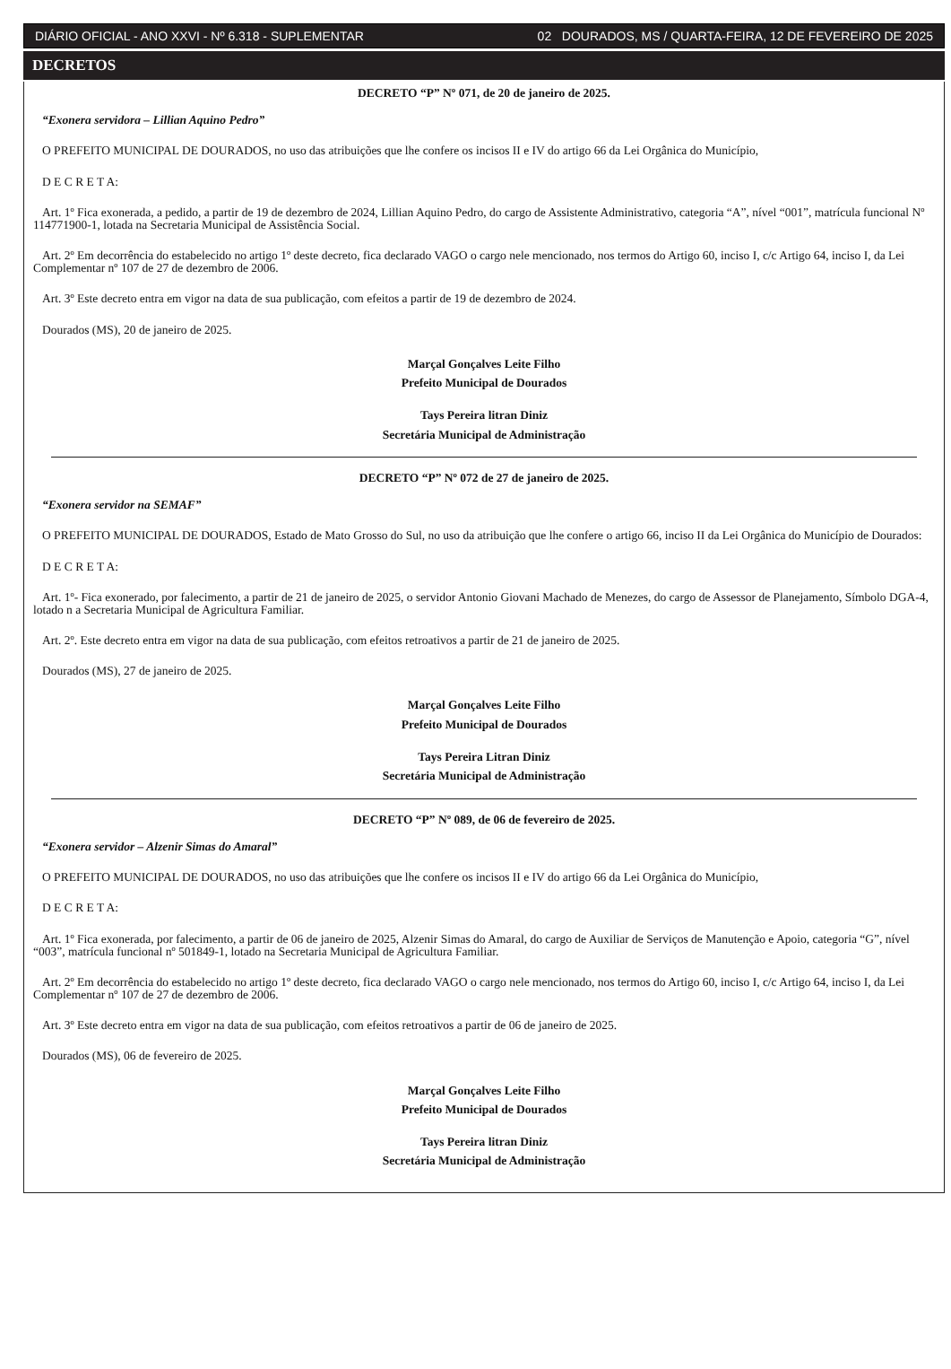DIÁRIO OFICIAL - ANO XXVI - Nº 6.318 - SUPLEMENTAR 02 DOURADOS, MS / QUARTA-FEIRA, 12 DE FEVEREIRO DE 2025
DECRETOS
DECRETO “P” Nº 071, de 20 de janeiro de 2025.
“Exonera servidora – Lillian Aquino Pedro”
O PREFEITO MUNICIPAL DE DOURADOS, no uso das atribuições que lhe confere os incisos II e IV do artigo 66 da Lei Orgânica do Município,
D E C R E T A:
Art. 1º Fica exonerada, a pedido, a partir de 19 de dezembro de 2024, Lillian Aquino Pedro, do cargo de Assistente Administrativo, categoria “A”, nível “001”, matrícula funcional Nº 114771900-1, lotada na Secretaria Municipal de Assistência Social.
Art. 2º Em decorrência do estabelecido no artigo 1º deste decreto, fica declarado VAGO o cargo nele mencionado, nos termos do Artigo 60, inciso I, c/c Artigo 64, inciso I, da Lei Complementar nº 107 de 27 de dezembro de 2006.
Art. 3º Este decreto entra em vigor na data de sua publicação, com efeitos a partir de 19 de dezembro de 2024.
Dourados (MS), 20 de janeiro de 2025.
Marçal Gonçalves Leite Filho
Prefeito Municipal de Dourados
Tays Pereira litran Diniz
Secretária Municipal de Administração
DECRETO “P” Nº 072 de 27 de janeiro de 2025.
“Exonera servidor na SEMAF”
O PREFEITO MUNICIPAL DE DOURADOS, Estado de Mato Grosso do Sul, no uso da atribuição que lhe confere o artigo 66, inciso II da Lei Orgânica do Município de Dourados:
D E C R E T A:
Art. 1º- Fica exonerado, por falecimento, a partir de 21 de janeiro de 2025, o servidor Antonio Giovani Machado de Menezes, do cargo de Assessor de Planejamento, Símbolo DGA-4, lotado n a Secretaria Municipal de Agricultura Familiar.
Art. 2º. Este decreto entra em vigor na data de sua publicação, com efeitos retroativos a partir de 21 de janeiro de 2025.
Dourados (MS), 27 de janeiro de 2025.
Marçal Gonçalves Leite Filho
Prefeito Municipal de Dourados
Tays Pereira Litran Diniz
Secretária Municipal de Administração
DECRETO “P” Nº 089, de 06 de fevereiro de 2025.
“Exonera servidor – Alzenir Simas do Amaral”
O PREFEITO MUNICIPAL DE DOURADOS, no uso das atribuições que lhe confere os incisos II e IV do artigo 66 da Lei Orgânica do Município,
D E C R E T A:
Art. 1º Fica exonerada, por falecimento, a partir de 06 de janeiro de 2025, Alzenir Simas do Amaral, do cargo de Auxiliar de Serviços de Manutenção e Apoio, categoria “G”, nível “003”, matrícula funcional nº 501849-1, lotado na Secretaria Municipal de Agricultura Familiar.
Art. 2º Em decorrência do estabelecido no artigo 1º deste decreto, fica declarado VAGO o cargo nele mencionado, nos termos do Artigo 60, inciso I, c/c Artigo 64, inciso I, da Lei Complementar nº 107 de 27 de dezembro de 2006.
Art. 3º Este decreto entra em vigor na data de sua publicação, com efeitos retroativos a partir de 06 de janeiro de 2025.
Dourados (MS), 06 de fevereiro de 2025.
Marçal Gonçalves Leite Filho
Prefeito Municipal de Dourados
Tays Pereira litran Diniz
Secretária Municipal de Administração